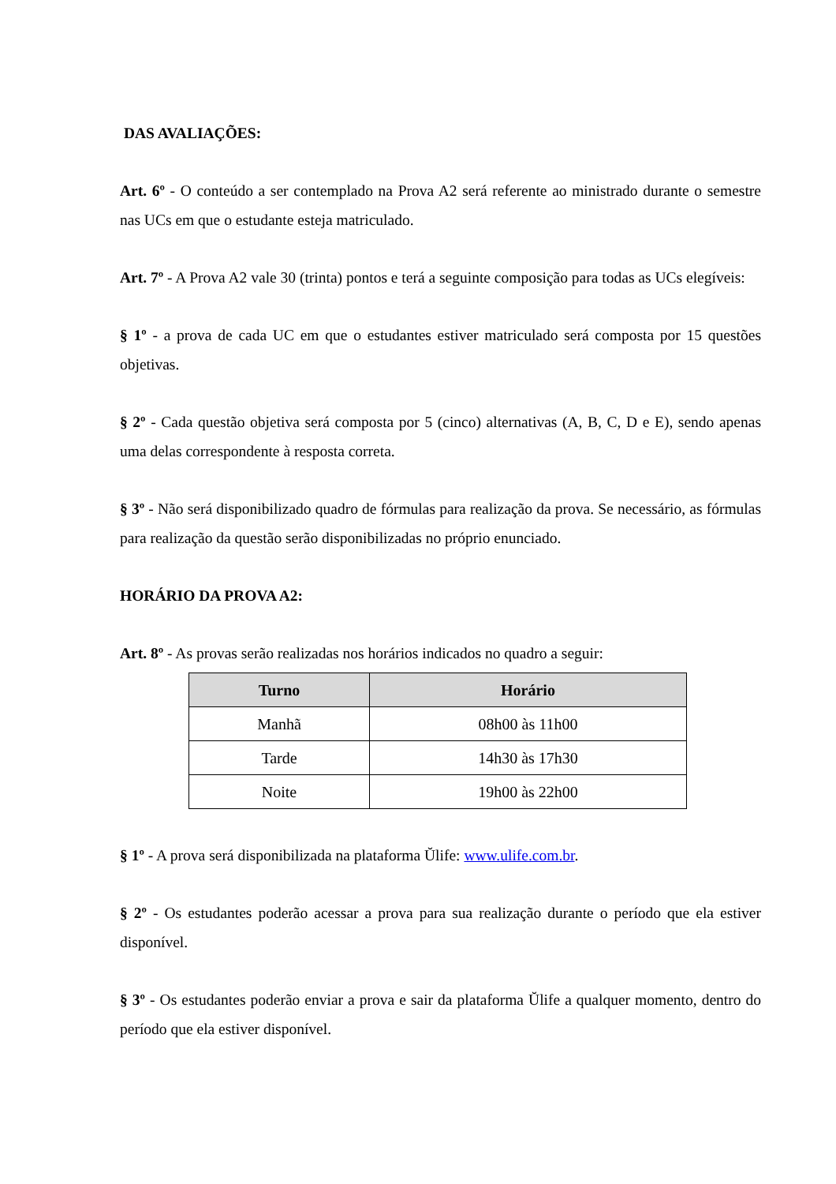DAS AVALIAÇÕES:
Art. 6º - O conteúdo a ser contemplado na Prova A2 será referente ao ministrado durante o semestre nas UCs em que o estudante esteja matriculado.
Art. 7º - A Prova A2 vale 30 (trinta) pontos e terá a seguinte composição para todas as UCs elegíveis:
§ 1º - a prova de cada UC em que o estudantes estiver matriculado será composta por 15 questões objetivas.
§ 2º - Cada questão objetiva será composta por 5 (cinco) alternativas (A, B, C, D e E), sendo apenas uma delas correspondente à resposta correta.
§ 3º - Não será disponibilizado quadro de fórmulas para realização da prova. Se necessário, as fórmulas para realização da questão serão disponibilizadas no próprio enunciado.
HORÁRIO DA PROVA A2:
Art. 8º - As provas serão realizadas nos horários indicados no quadro a seguir:
| Turno | Horário |
| --- | --- |
| Manhã | 08h00 às 11h00 |
| Tarde | 14h30 às 17h30 |
| Noite | 19h00 às 22h00 |
§ 1º - A prova será disponibilizada na plataforma Ŭlife: www.ulife.com.br.
§ 2º - Os estudantes poderão acessar a prova para sua realização durante o período que ela estiver disponível.
§ 3º - Os estudantes poderão enviar a prova e sair da plataforma Ŭlife a qualquer momento, dentro do período que ela estiver disponível.